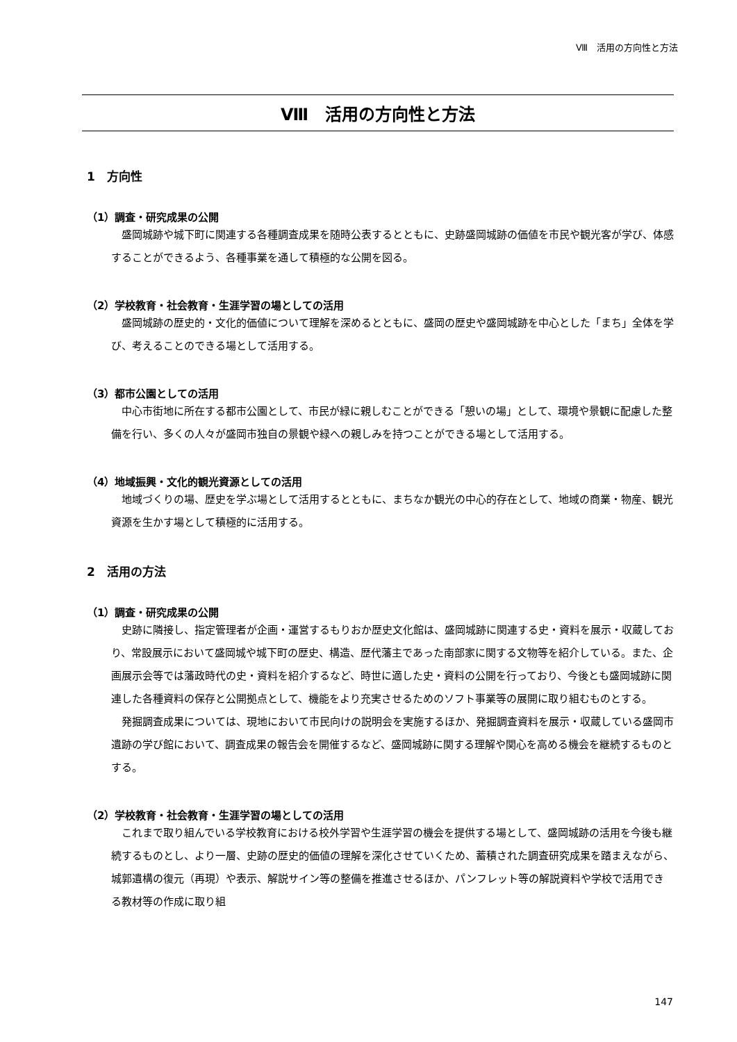Ⅷ　活用の方向性と方法
Ⅷ　活用の方向性と方法
1　方向性
（1）調査・研究成果の公開
盛岡城跡や城下町に関連する各種調査成果を随時公表するとともに、史跡盛岡城跡の価値を市民や観光客が学び、体感することができるよう、各種事業を通して積極的な公開を図る。
（2）学校教育・社会教育・生涯学習の場としての活用
盛岡城跡の歴史的・文化的価値について理解を深めるとともに、盛岡の歴史や盛岡城跡を中心とした「まち」全体を学び、考えることのできる場として活用する。
（3）都市公園としての活用
中心市街地に所在する都市公園として、市民が緑に親しむことができる「憩いの場」として、環境や景観に配慮した整備を行い、多くの人々が盛岡市独自の景観や緑への親しみを持つことができる場として活用する。
（4）地域振興・文化的観光資源としての活用
地域づくりの場、歴史を学ぶ場として活用するとともに、まちなか観光の中心的存在として、地域の商業・物産、観光資源を生かす場として積極的に活用する。
2　活用の方法
（1）調査・研究成果の公開
史跡に隣接し、指定管理者が企画・運営するもりおか歴史文化館は、盛岡城跡に関連する史・資料を展示・収蔵しており、常設展示において盛岡城や城下町の歴史、構造、歴代藩主であった南部家に関する文物等を紹介している。また、企画展示会等では藩政時代の史・資料を紹介するなど、時世に適した史・資料の公開を行っており、今後とも盛岡城跡に関連した各種資料の保存と公開拠点として、機能をより充実させるためのソフト事業等の展開に取り組むものとする。
発掘調査成果については、現地において市民向けの説明会を実施するほか、発掘調査資料を展示・収蔵している盛岡市遺跡の学び館において、調査成果の報告会を開催するなど、盛岡城跡に関する理解や関心を高める機会を継続するものとする。
（2）学校教育・社会教育・生涯学習の場としての活用
これまで取り組んでいる学校教育における校外学習や生涯学習の機会を提供する場として、盛岡城跡の活用を今後も継続するものとし、より一層、史跡の歴史的価値の理解を深化させていくため、蓄積された調査研究成果を踏まえながら、城郭遺構の復元（再現）や表示、解説サイン等の整備を推進させるほか、パンフレット等の解説資料や学校で活用できる教材等の作成に取り組
147